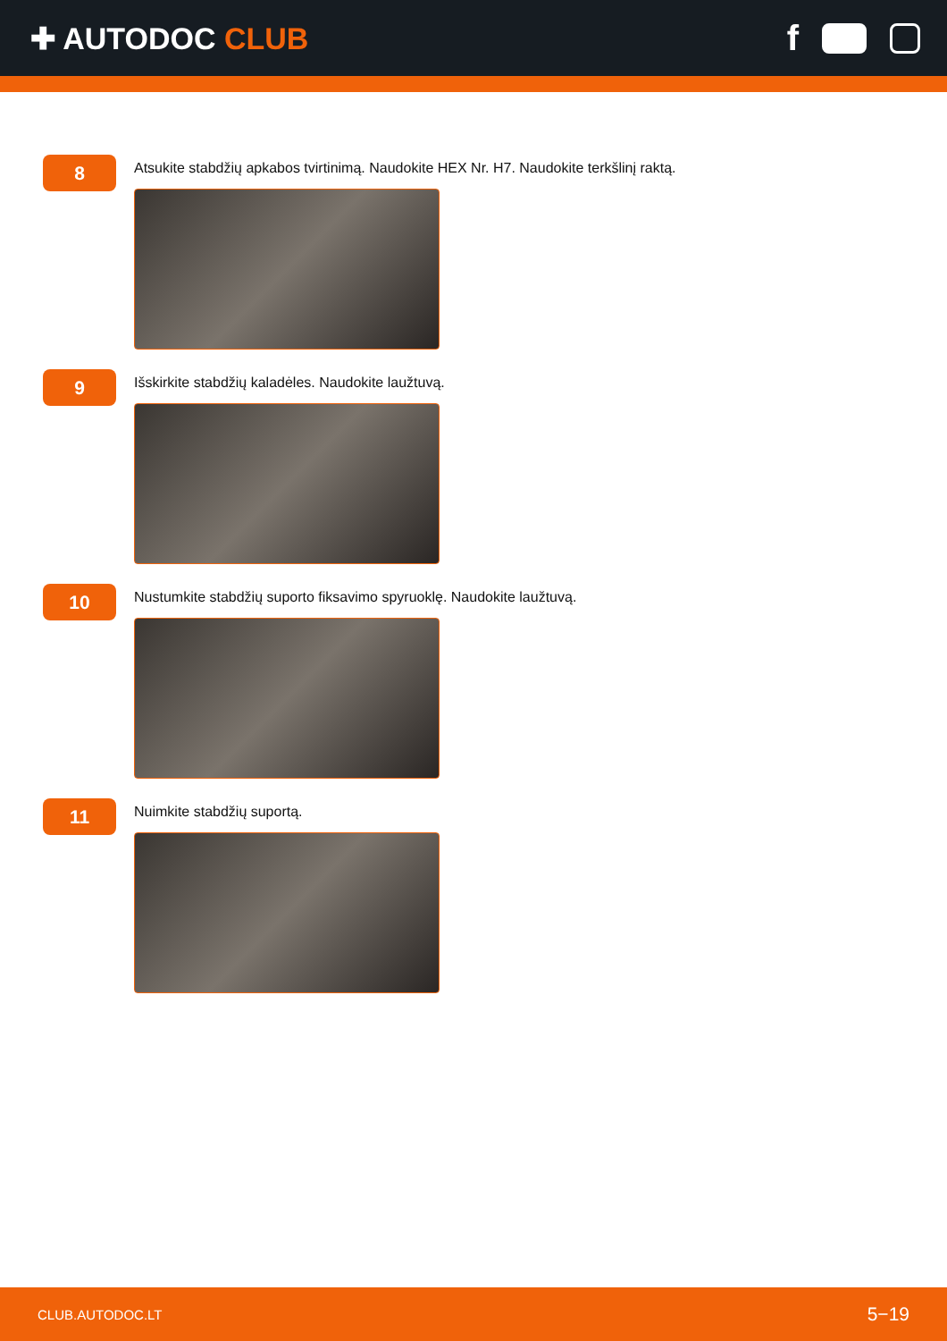✚ AUTODOC CLUB
f
8
Atsukite stabdžių apkabos tvirtinimą. Naudokite HEX Nr. H7. Naudokite terkšlinį raktą.
9
Išskirkite stabdžių kaladėles. Naudokite laužtuvą.
10
Nustumkite stabdžių suporto fiksavimo spyruoklę. Naudokite laužtuvą.
11
Nuimkite stabdžių suportą.
CLUB.AUTODOC.LT 5−19